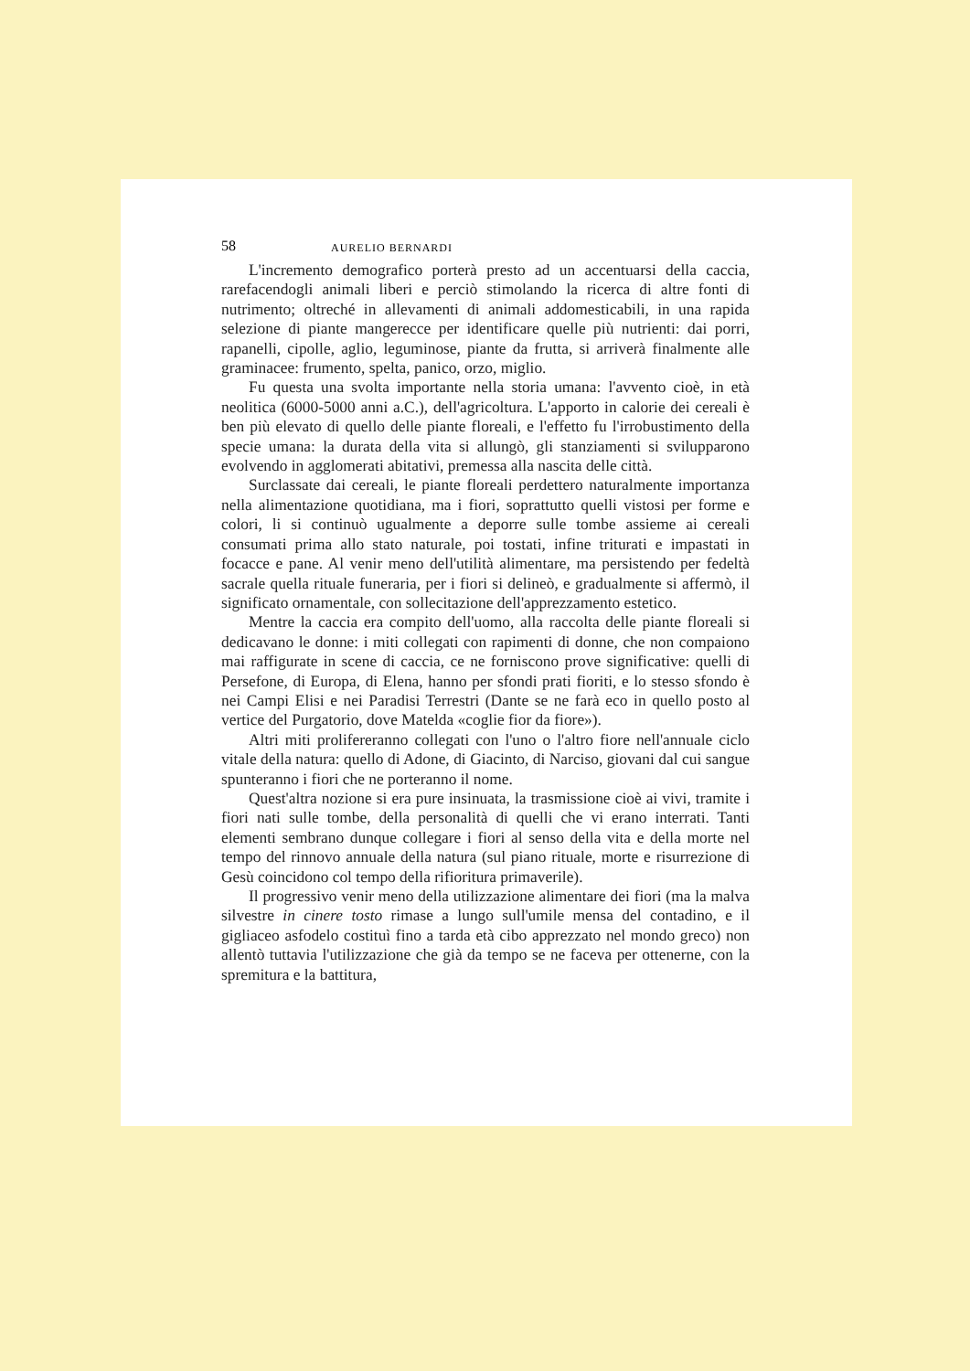58 AURELIO BERNARDI
L'incremento demografico porterà presto ad un accentuarsi della caccia, rarefacendogli animali liberi e perciò stimolando la ricerca di altre fonti di nutrimento; oltreché in allevamenti di animali addomesticabili, in una rapida selezione di piante mangerecce per identificare quelle più nutrienti: dai porri, rapanelli, cipolle, aglio, leguminose, piante da frutta, si arriverà finalmente alle graminacee: frumento, spelta, panico, orzo, miglio.
Fu questa una svolta importante nella storia umana: l'avvento cioè, in età neolitica (6000-5000 anni a.C.), dell'agricoltura. L'apporto in calorie dei cereali è ben più elevato di quello delle piante floreali, e l'effetto fu l'irrobustimento della specie umana: la durata della vita si allungò, gli stanziamenti si svilupparono evolvendo in agglomerati abitativi, premessa alla nascita delle città.
Surclassate dai cereali, le piante floreali perdettero naturalmente importanza nella alimentazione quotidiana, ma i fiori, soprattutto quelli vistosi per forme e colori, li si continuò ugualmente a deporre sulle tombe assieme ai cereali consumati prima allo stato naturale, poi tostati, infine triturati e impastati in focacce e pane. Al venir meno dell'utilità alimentare, ma persistendo per fedeltà sacrale quella rituale funeraria, per i fiori si delineò, e gradualmente si affermò, il significato ornamentale, con sollecitazione dell'apprezzamento estetico.
Mentre la caccia era compito dell'uomo, alla raccolta delle piante floreali si dedicavano le donne: i miti collegati con rapimenti di donne, che non compaiono mai raffigurate in scene di caccia, ce ne forniscono prove significative: quelli di Persefone, di Europa, di Elena, hanno per sfondi prati fioriti, e lo stesso sfondo è nei Campi Elisi e nei Paradisi Terrestri (Dante se ne farà eco in quello posto al vertice del Purgatorio, dove Matelda «coglie fior da fiore»).
Altri miti prolifereranno collegati con l'uno o l'altro fiore nell'annuale ciclo vitale della natura: quello di Adone, di Giacinto, di Narciso, giovani dal cui sangue spunteranno i fiori che ne porteranno il nome.
Quest'altra nozione si era pure insinuata, la trasmissione cioè ai vivi, tramite i fiori nati sulle tombe, della personalità di quelli che vi erano interrati. Tanti elementi sembrano dunque collegare i fiori al senso della vita e della morte nel tempo del rinnovo annuale della natura (sul piano rituale, morte e risurrezione di Gesù coincidono col tempo della rifioritura primaverile).
Il progressivo venir meno della utilizzazione alimentare dei fiori (ma la malva silvestre in cinere tosto rimase a lungo sull'umile mensa del contadino, e il gigliaceo asfodelo costituì fino a tarda età cibo apprezzato nel mondo greco) non allentò tuttavia l'utilizzazione che già da tempo se ne faceva per ottenerne, con la spremitura e la battitura,